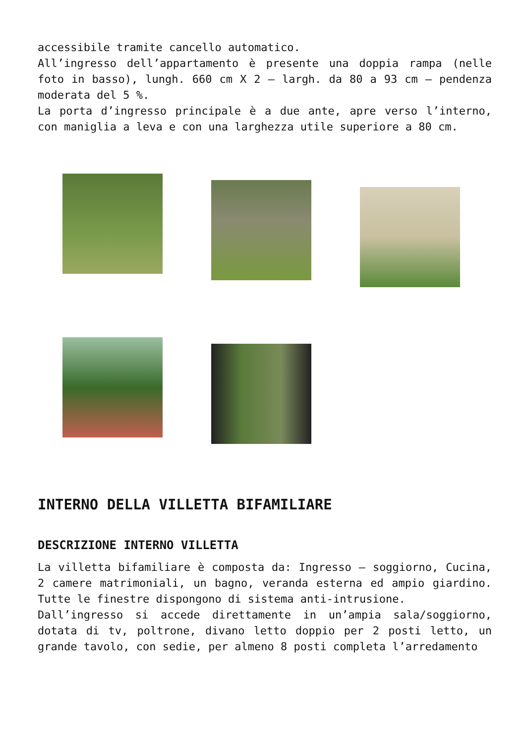accessibile tramite cancello automatico.
All’ingresso dell’appartamento è presente una doppia rampa (nelle foto in basso), lungh. 660 cm X 2 – largh. da 80 a 93 cm – pendenza moderata del 5 %.
La porta d’ingresso principale è a due ante, apre verso l’interno, con maniglia a leva e con una larghezza utile superiore a 80 cm.
INTERNO DELLA VILLETTA BIFAMILIARE
DESCRIZIONE INTERNO VILLETTA
La villetta bifamiliare è composta da: Ingresso – soggiorno, Cucina, 2 camere matrimoniali, un bagno, veranda esterna ed ampio giardino. Tutte le finestre dispongono di sistema anti-intrusione.
Dall’ingresso si accede direttamente in un’ampia sala/soggiorno, dotata di tv, poltrone, divano letto doppio per 2 posti letto, un grande tavolo, con sedie, per almeno 8 posti completa l’arredamento